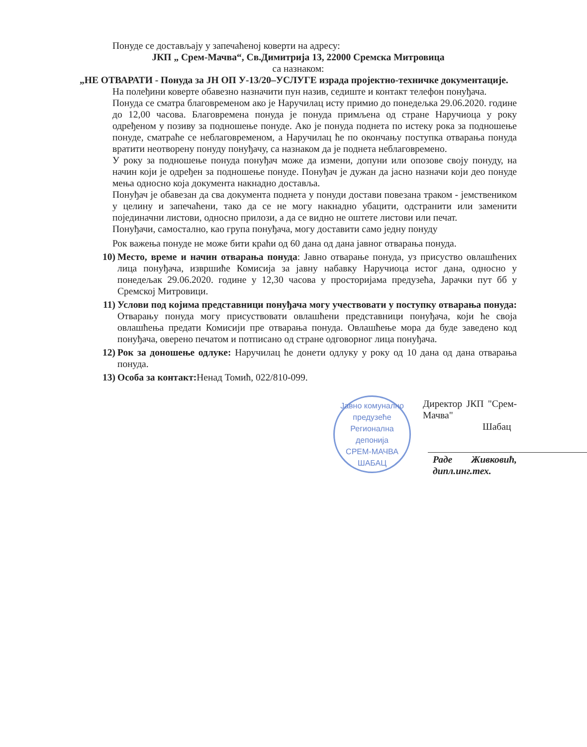Понуде се достављају у запечаћеној коверти на адресу:
ЈКП „ Срем-Мачва“, Св.Димитрија 13, 22000 Сремска Митровица
са назнаком:
„НЕ ОТВАРАТИ - Понуда за ЈН ОП У-13/20–УСЛУГЕ израда пројектно-техничке документације.
На полеђини коверте обавезно назначити пун назив, седиште и контакт телефон понуђача.
Понуда се сматра благовременом ако је Наручилац исту примио до понедељка 29.06.2020. године до 12,00 часова. Благовремена понуда је понуда примљена од стране Наручиоца у року одређеном у позиву за подношење понуде. Ако је понуда поднета по истеку рока за подношење понуде, сматраће се неблаговременом, а Наручилац ће по окончању поступка отварања понуда вратити неотворену понуду понуђачу, са назнаком да је поднета неблаговремено.
У року за подношење понуда понуђач може да измени, допуни или опозове своју понуду, на начин који је одређен за подношење понуде. Понуђач је дужан да јасно назначи који део понуде мења односно која документа накнадно доставља.
Понуђач је обавезан да сва документа поднета у понуди достави повезана траком - јемствеником у целину и запечаћени, тако да се не могу накнадно убацити, одстранити или заменити појединачни листови, односно прилози, а да се видно не оштете листови или печат.
Понуђачи, самостално, као група понуђача, могу доставити само једну понуду
Рок важења понуде не може бити краћи од 60 дана од дана јавног отварања понуда.
10) Место, време и начин отварања понуда: Јавно отварање понуда, уз присуство овлашћених лица понуђача, извршиће Комисија за јавну набавку Наручиоца истог дана, односно у понедељак 29.06.2020. године у 12,30 часова у просторијама предузећа, Јарачки пут бб у Сремској Митровици.
11) Услови под којима представници понуђача могу учествовати у поступку отварања понуда: Отварању понуда могу присуствовати овлашћени представници понуђача, који ће своја овлашћења предати Комисији пре отварања понуда. Овлашћење мора да буде заведено код понуђача, оверено печатом и потписано од стране одговорног лица понуђача.
12) Рок за доношење одлуке: Наручилац ће донети одлуку у року од 10 дана од дана отварања понуда.
13) Особа за контакт: Ненад Томић, 022/810-099.
Јавно комунално предузеће Регионална депонија
СРЕМ-МАЧВА
ШАБАЦ
Директор ЈКП "Срем-Мачва"
Шабац
Раде Живковић, дипл.инг.тех.